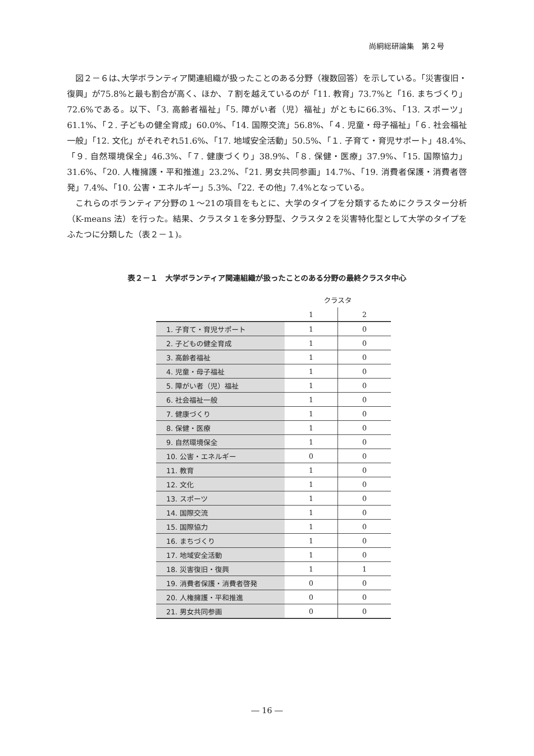尚絅総研論集　第２号
図２－６は､大学ボランティア関連組織が扱ったことのある分野（複数回答）を示している。「災害復旧・復興」が75.8%と最も割合が高く、ほか、７割を越えているのが「11. 教育」73.7%と「16. まちづくり」72.6%である。以下､「3. 高齢者福祉」「5. 障がい者（児）福祉」がともに66.3%､「13. スポーツ」61.1%､「２. 子どもの健全育成」60.0%､「14. 国際交流」56.8%､「４. 児童・母子福祉」「６. 社会福祉一般」「12. 文化」がそれぞれ51.6%､「17. 地域安全活動」50.5%､「１. 子育て・育児サポート」48.4%､「９. 自然環境保全」46.3%､「７. 健康づくり」38.9%､「８. 保健・医療」37.9%､「15. 国際協力」31.6%､「20. 人権擁護・平和推進」23.2%､「21. 男女共同参画」14.7%､「19. 消費者保護・消費者啓発」7.4%､「10. 公害・エネルギー」5.3%､「22. その他」7.4%となっている。
これらのボランティア分野の１～21の項目をもとに、大学のタイプを分類するためにクラスター分析（K-means 法）を行った。結果、クラスタ１を多分野型、クラスタ２を災害特化型として大学のタイプをふたつに分類した（表２－１)。
表２－１　大学ボランティア関連組織が扱ったことのある分野の最終クラスタ中心
| | クラスタ | |
| --- | --- | --- |
| | 1 | 2 |
| 1. 子育て・育児サポート | 1 | 0 |
| 2. 子どもの健全育成 | 1 | 0 |
| 3. 高齢者福祉 | 1 | 0 |
| 4. 児童・母子福祉 | 1 | 0 |
| 5. 障がい者（児）福祉 | 1 | 0 |
| 6. 社会福祉一般 | 1 | 0 |
| 7. 健康づくり | 1 | 0 |
| 8. 保健・医療 | 1 | 0 |
| 9. 自然環境保全 | 1 | 0 |
| 10. 公害・エネルギー | 0 | 0 |
| 11. 教育 | 1 | 0 |
| 12. 文化 | 1 | 0 |
| 13. スポーツ | 1 | 0 |
| 14. 国際交流 | 1 | 0 |
| 15. 国際協力 | 1 | 0 |
| 16. まちづくり | 1 | 0 |
| 17. 地域安全活動 | 1 | 0 |
| 18. 災害復旧・復興 | 1 | 1 |
| 19. 消費者保護・消費者啓発 | 0 | 0 |
| 20. 人権擁護・平和推進 | 0 | 0 |
| 21. 男女共同参画 | 0 | 0 |
― 16 ―